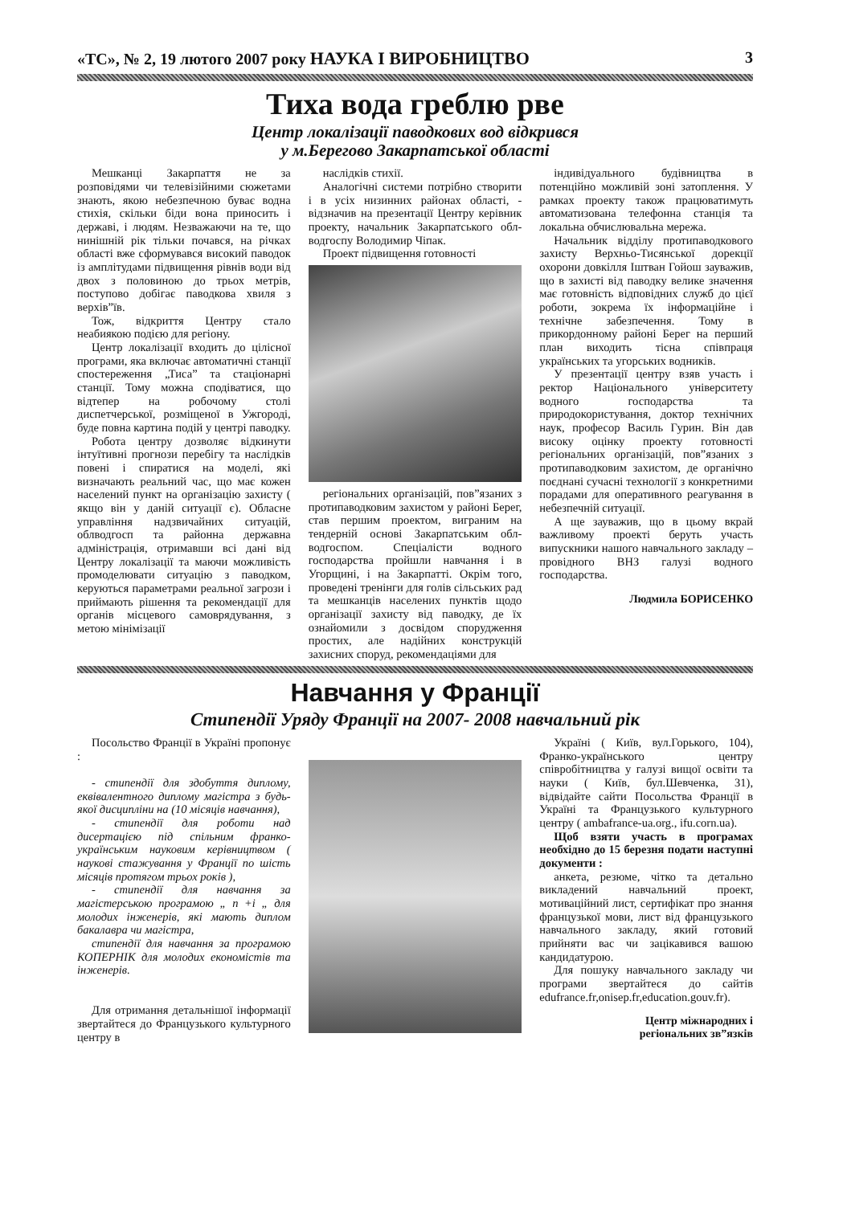«ТС», № 2, 19 лютого 2007 року НАУКА І ВИРОБНИЦТВО 3
Тиха вода греблю рве
Центр локалізації паводкових вод відкрився
у м.Берегово Закарпатської області
Мешканці Закарпаття не за розповідями чи телевізійними сюжетами знають, якою небезпечною буває водна стихія, скільки біди вона приносить і державі, і людям. Незважаючи на те, що нинішній рік тільки почався, на річках області вже сформувався високий паводок із амплітудами підвищення рівнів води від двох з половиною до трьох метрів, поступово добігає паводкова хвиля з верхів”їв.
Тож, відкриття Центру стало неабиякою подією для регіону.
Центр локалізації входить до цілісної програми, яка включає автоматичні станції спостереження „Тиса” та стаціонарні станції. Тому можна сподіватися, що відтепер на робочому столі диспетчерської, розміщеної в Ужгороді, буде повна картина подій у центрі паводку.
Робота центру дозволяє відкинути інтуїтивні прогнози перебігу та наслідків повені і спиратися на моделі, які визначають реальний час, що має кожен населений пункт на організацію захисту ( якщо він у даній ситуації є). Обласне управління надзвичайних ситуацій, облводгосп та районна державна адміністрація, отримавши всі дані від Центру локалізації та маючи можливість промоделювати ситуацію з паводком, керуються параметрами реальної загрози і приймають рішення та рекомендації для органів місцевого самоврядування, з метою мінімізації
наслідків стихії.
Аналогічні системи потрібно створити і в усіх низинних районах області, - відзначив на презентації Центру керівник проекту, начальник Закарпатського обл­водгоспу Володимир Чіпак.
Проект підвищення готовності
регіональних організацій, пов”язаних з протипаводковим захистом у районі Берег, став першим проектом, виграним на тендерній основі Закарпатським обл­водгоспом. Спеціалісти водного господарства пройшли навчання і в Угорщині, і на Закарпатті. Окрім того, проведені тренінги для голів сільських рад та мешканців населених пунктів щодо організації захисту від паводку, де їх ознайомили з досвідом спорудження простих, але надійних конструкцій захисних споруд, рекомендаціями для
індивідуального будівництва в потенційно можливій зоні затоплення. У рамках проекту також працюватимуть автоматизована телефонна станція та локальна обчислювальна мережа.
Начальник відділу протипаводкового захисту Верхньо-Тисянської дорекції охорони довкілля Іштван Гойош зауважив, що в захисті від паводку велике значення має готовність відповідних служб до цієї роботи, зокрема їх інформаційне і технічне забезпечення. Тому в прикордонному районі Берег на перший план виходить тісна співпраця українських та угорських водників.
У презентації центру взяв участь і ректор Національного університету водного господарства та природокористування, доктор технічних наук, професор Василь Гурин. Він дав високу оцінку проекту готовності регіональних організацій, пов”язаних з протипаводковим захистом, де органічно поєднані сучасні технології з конкретними порадами для оперативного реагування в небезпечній ситуації.
А ще зауважив, що в цьому вкрай важливому проекті беруть участь випускники нашого навчального закладу – провідного ВНЗ галузі водного господарства.
Людмила БОРИСЕНКО
Навчання у Франції
Стипендії Уряду Франції на 2007- 2008 навчальний рік
Посольство Франції в Україні пропонує :
- стипендії для здобуття диплому, еквівалентного диплому магістра з будь-якої дисципліни на (10 місяців навчання),
- стипендії для роботи над дисертацією під спільним франко-українським науковим керівництвом ( наукові стажування у Франції по шість місяців протягом трьох років ),
- стипендії для навчання за магістерською програмою „ n +i „ для молодих інженерів, які мають диплом бакалавра чи магістра,
стипендії для навчання за програмою КОПЕРНІК для молодих економістів та інженерів.
Для отримання детальнішої інформації звертайтеся до Французького культурного центру в
Україні ( Київ, вул.Горького, 104), Франко-українського центру співробітництва у галузі вищої освіти та науки ( Київ, бул.Шевченка, 31), відвідайте сайти Посольства Франції в Україні та Французького культурного центру ( ambafrance-ua.org., ifu.corn.ua).
Щоб взяти участь в програмах необхідно до 15 березня подати наступні документи :
анкета, резюме, чітко та детально викладений навчальний проект, мотиваційний лист, сертифікат про знання французької мови, лист від французького навчального закладу, який готовий прийняти вас чи зацікавився вашою кандидатурою.
Для пошуку навчального закладу чи програми звертайтеся до сайтів edufrance.fr,onisep.fr,education.gouv.fr).
Центр міжнародних і
регіональних зв”язків